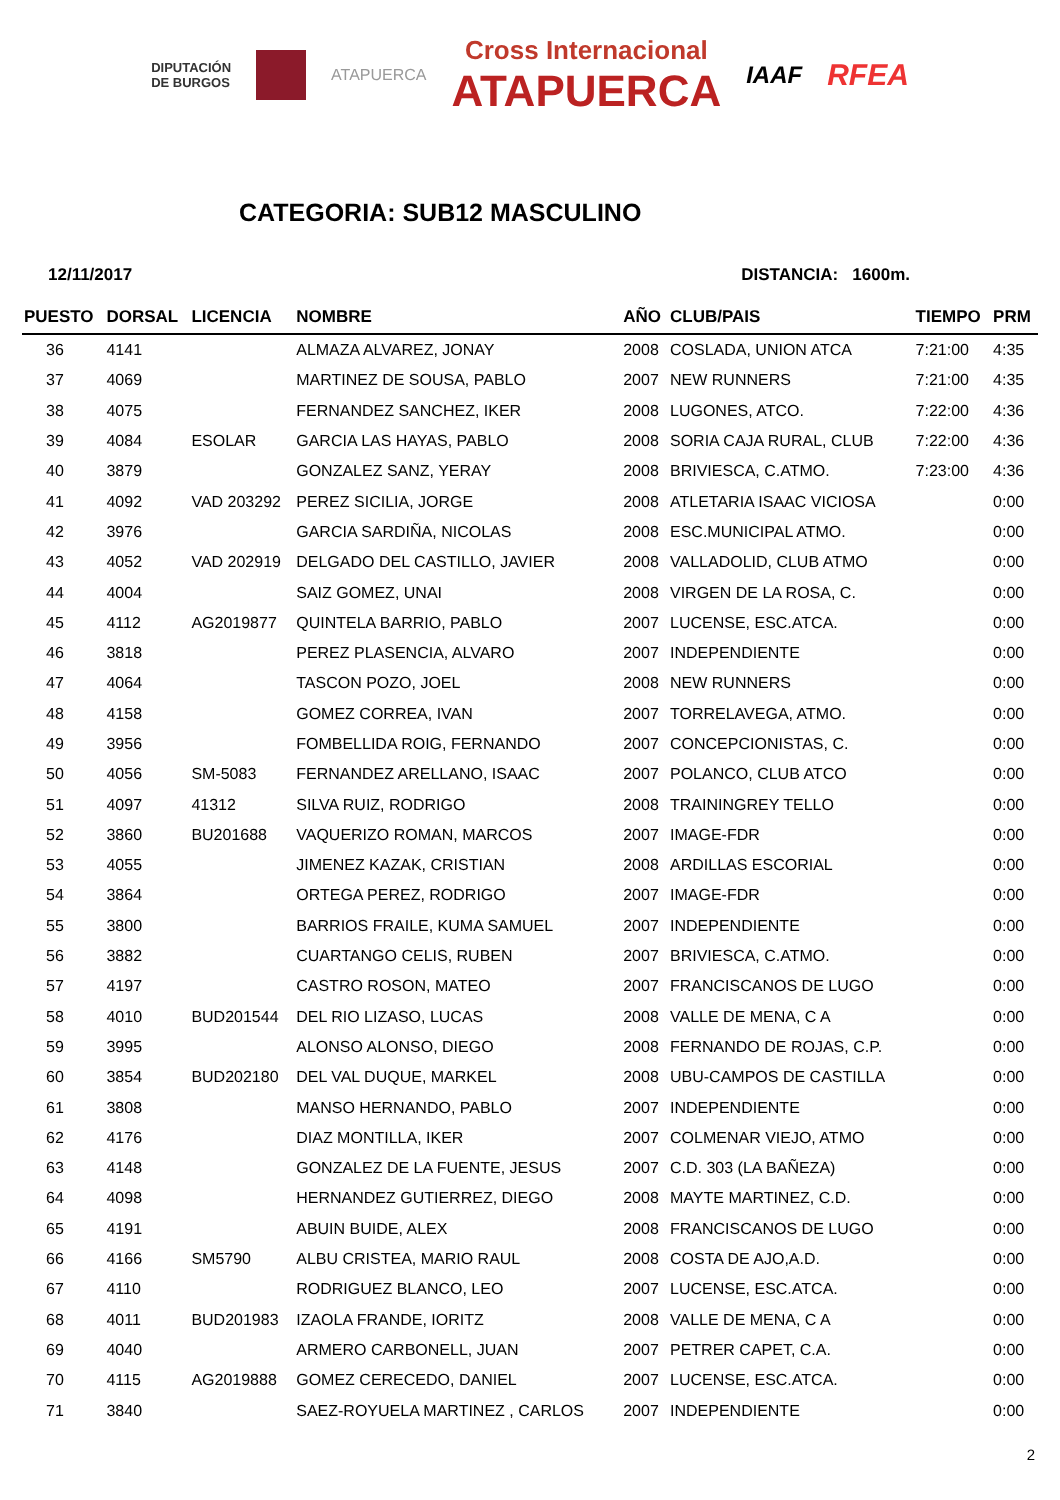DIPUTACIÓN
DE BURGOS
ATAPUERCA
Cross Internacional
ATAPUERCA
IAAF
RFEA
CATEGORIA: SUB12 MASCULINO
12/11/2017 DISTANCIA: 1600m.
| PUESTO | DORSAL | LICENCIA | NOMBRE | AÑO | CLUB/PAIS | TIEMPO | PRM |
| --- | --- | --- | --- | --- | --- | --- | --- |
| 36 | 4141 | | ALMAZA ALVAREZ, JONAY | 2008 | COSLADA, UNION ATCA | 7:21:00 | 4:35 |
| 37 | 4069 | | MARTINEZ DE SOUSA, PABLO | 2007 | NEW RUNNERS | 7:21:00 | 4:35 |
| 38 | 4075 | | FERNANDEZ SANCHEZ, IKER | 2008 | LUGONES, ATCO. | 7:22:00 | 4:36 |
| 39 | 4084 | ESOLAR | GARCIA LAS HAYAS, PABLO | 2008 | SORIA CAJA RURAL, CLUB | 7:22:00 | 4:36 |
| 40 | 3879 | | GONZALEZ SANZ, YERAY | 2008 | BRIVIESCA, C.ATMO. | 7:23:00 | 4:36 |
| 41 | 4092 | VAD 203292 | PEREZ SICILIA, JORGE | 2008 | ATLETARIA ISAAC VICIOSA | | 0:00 |
| 42 | 3976 | | GARCIA SARDIÑA, NICOLAS | 2008 | ESC.MUNICIPAL ATMO. | | 0:00 |
| 43 | 4052 | VAD 202919 | DELGADO DEL CASTILLO, JAVIER | 2008 | VALLADOLID, CLUB ATMO | | 0:00 |
| 44 | 4004 | | SAIZ GOMEZ, UNAI | 2008 | VIRGEN DE LA ROSA, C. | | 0:00 |
| 45 | 4112 | AG2019877 | QUINTELA BARRIO, PABLO | 2007 | LUCENSE, ESC.ATCA. | | 0:00 |
| 46 | 3818 | | PEREZ PLASENCIA, ALVARO | 2007 | INDEPENDIENTE | | 0:00 |
| 47 | 4064 | | TASCON POZO, JOEL | 2008 | NEW RUNNERS | | 0:00 |
| 48 | 4158 | | GOMEZ CORREA, IVAN | 2007 | TORRELAVEGA, ATMO. | | 0:00 |
| 49 | 3956 | | FOMBELLIDA ROIG, FERNANDO | 2007 | CONCEPCIONISTAS, C. | | 0:00 |
| 50 | 4056 | SM-5083 | FERNANDEZ ARELLANO, ISAAC | 2007 | POLANCO, CLUB ATCO | | 0:00 |
| 51 | 4097 | 41312 | SILVA RUIZ, RODRIGO | 2008 | TRAININGREY TELLO | | 0:00 |
| 52 | 3860 | BU201688 | VAQUERIZO ROMAN, MARCOS | 2007 | IMAGE-FDR | | 0:00 |
| 53 | 4055 | | JIMENEZ KAZAK, CRISTIAN | 2008 | ARDILLAS ESCORIAL | | 0:00 |
| 54 | 3864 | | ORTEGA PEREZ, RODRIGO | 2007 | IMAGE-FDR | | 0:00 |
| 55 | 3800 | | BARRIOS FRAILE, KUMA SAMUEL | 2007 | INDEPENDIENTE | | 0:00 |
| 56 | 3882 | | CUARTANGO CELIS, RUBEN | 2007 | BRIVIESCA, C.ATMO. | | 0:00 |
| 57 | 4197 | | CASTRO ROSON, MATEO | 2007 | FRANCISCANOS DE LUGO | | 0:00 |
| 58 | 4010 | BUD201544 | DEL RIO LIZASO, LUCAS | 2008 | VALLE DE MENA, C A | | 0:00 |
| 59 | 3995 | | ALONSO ALONSO, DIEGO | 2008 | FERNANDO DE ROJAS, C.P. | | 0:00 |
| 60 | 3854 | BUD202180 | DEL VAL DUQUE, MARKEL | 2008 | UBU-CAMPOS DE CASTILLA | | 0:00 |
| 61 | 3808 | | MANSO HERNANDO, PABLO | 2007 | INDEPENDIENTE | | 0:00 |
| 62 | 4176 | | DIAZ MONTILLA, IKER | 2007 | COLMENAR VIEJO, ATMO | | 0:00 |
| 63 | 4148 | | GONZALEZ DE LA FUENTE, JESUS | 2007 | C.D. 303 (LA BAÑEZA) | | 0:00 |
| 64 | 4098 | | HERNANDEZ GUTIERREZ, DIEGO | 2008 | MAYTE MARTINEZ, C.D. | | 0:00 |
| 65 | 4191 | | ABUIN BUIDE, ALEX | 2008 | FRANCISCANOS DE LUGO | | 0:00 |
| 66 | 4166 | SM5790 | ALBU CRISTEA, MARIO RAUL | 2008 | COSTA DE AJO,A.D. | | 0:00 |
| 67 | 4110 | | RODRIGUEZ BLANCO, LEO | 2007 | LUCENSE, ESC.ATCA. | | 0:00 |
| 68 | 4011 | BUD201983 | IZAOLA FRANDE, IORITZ | 2008 | VALLE DE MENA, C A | | 0:00 |
| 69 | 4040 | | ARMERO CARBONELL, JUAN | 2007 | PETRER CAPET, C.A. | | 0:00 |
| 70 | 4115 | AG2019888 | GOMEZ CERECEDO, DANIEL | 2007 | LUCENSE, ESC.ATCA. | | 0:00 |
| 71 | 3840 | | SAEZ-ROYUELA MARTINEZ , CARLOS | 2007 | INDEPENDIENTE | | 0:00 |
2